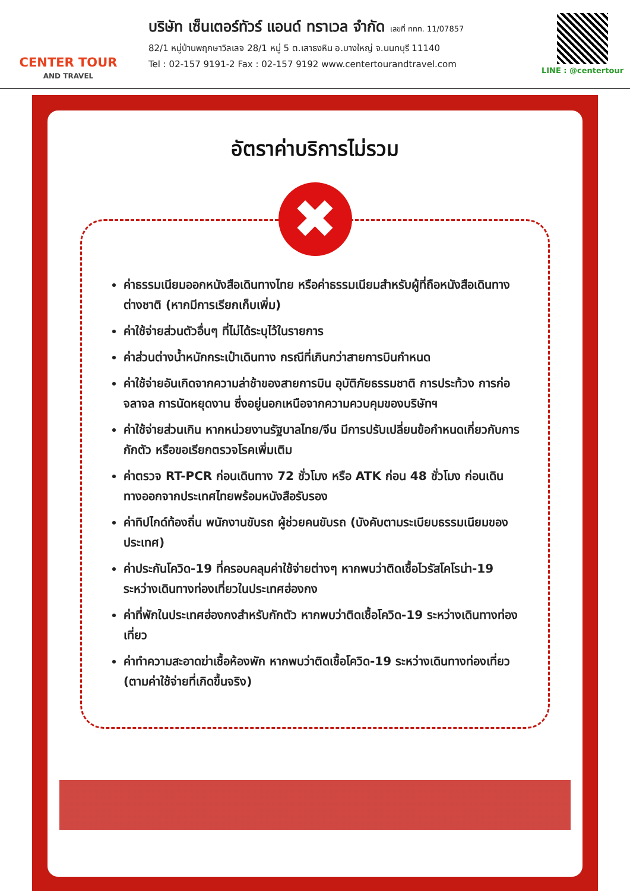CENTER TOUR
AND TRAVEL
บริษัท เซ็นเตอร์ทัวร์ แอนด์ ทราเวล จำกัด เลขที่ ททท. 11/07857
82/1 หมู่บ้านพฤกษาวิลเลจ 28/1 หมู่ 5 ต.เสาธงหิน อ.บางใหญ่ จ.นนทบุรี 11140
Tel : 02-157 9191-2 Fax : 02-157 9192 www.centertourandtravel.com
LINE : @centertour
อัตราค่าบริการไม่รวม
✖
ค่าธรรมเนียมออกหนังสือเดินทางไทย หรือค่าธรรมเนียมสำหรับผู้ที่ถือหนังสือเดินทางต่างชาติ (หากมีการเรียกเก็บเพิ่ม)
ค่าใช้จ่ายส่วนตัวอื่นๆ ที่ไม่ได้ระบุไว้ในรายการ
ค่าส่วนต่างน้ำหนักกระเป๋าเดินทาง กรณีที่เกินกว่าสายการบินกำหนด
ค่าใช้จ่ายอันเกิดจากความล่าช้าของสายการบิน อุบัติภัยธรรมชาติ การประท้วง การก่อจลาจล การนัดหยุดงาน ซึ่งอยู่นอกเหนือจากความควบคุมของบริษัทฯ
ค่าใช้จ่ายส่วนเกิน หากหน่วยงานรัฐบาลไทย/จีน มีการปรับเปลี่ยนข้อกำหนดเกี่ยวกับการกักตัว หรือขอเรียกตรวจโรคเพิ่มเติม
ค่าตรวจ RT-PCR ก่อนเดินทาง 72 ชั่วโมง หรือ ATK ก่อน 48 ชั่วโมง ก่อนเดินทางออกจากประเทศไทยพร้อมหนังสือรับรอง
ค่าทิปไกด์ท้องถิ่น พนักงานขับรถ ผู้ช่วยคนขับรถ (บังคับตามระเบียบธรรมเนียมของประเทศ)
ค่าประกันโควิด-19 ที่ครอบคลุมค่าใช้จ่ายต่างๆ หากพบว่าติดเชื้อไวรัสโคโรน่า-19 ระหว่างเดินทางท่องเที่ยวในประเทศฮ่องกง
ค่าที่พักในประเทศฮ่องกงสำหรับกักตัว หากพบว่าติดเชื้อโควิด-19 ระหว่างเดินทางท่องเที่ยว
ค่าทำความสะอาดฆ่าเชื้อห้องพัก หากพบว่าติดเชื้อโควิด-19 ระหว่างเดินทางท่องเที่ยว (ตามค่าใช้จ่ายที่เกิดขึ้นจริง)